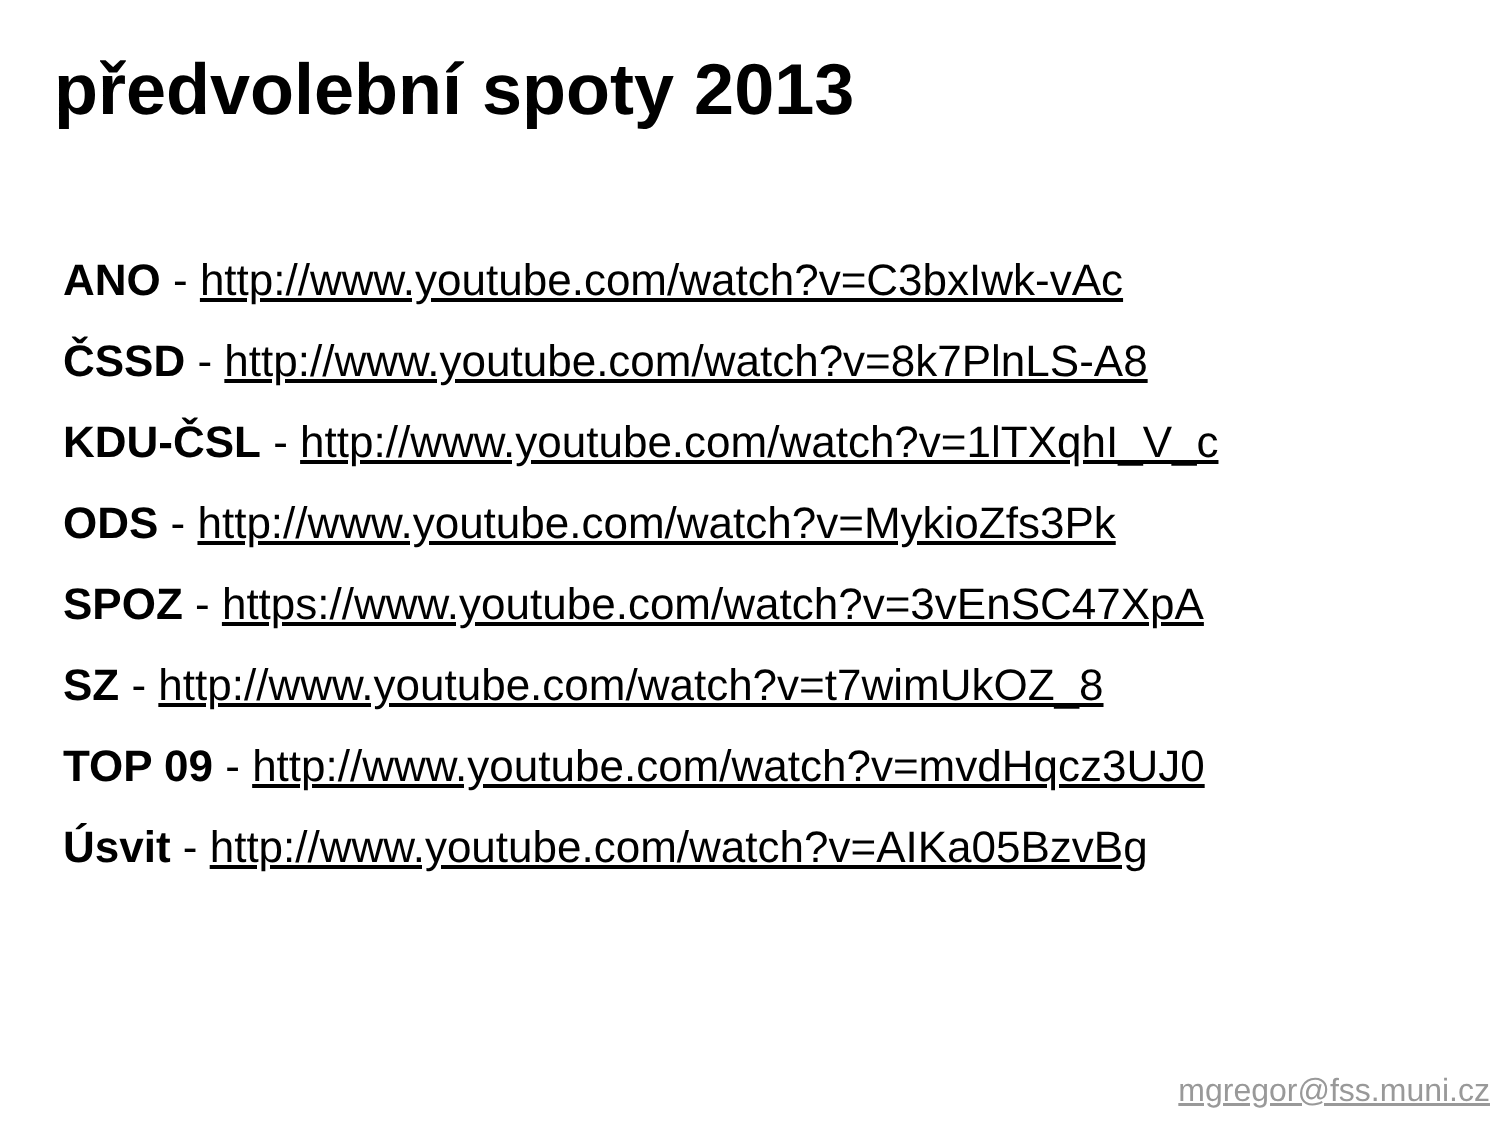předvolební spoty 2013
ANO - http://www.youtube.com/watch?v=C3bxIwk-vAc
ČSSD - http://www.youtube.com/watch?v=8k7PlnLS-A8
KDU-ČSL - http://www.youtube.com/watch?v=1lTXqhI_V_c
ODS - http://www.youtube.com/watch?v=MykioZfs3Pk
SPOZ - https://www.youtube.com/watch?v=3vEnSC47XpA
SZ - http://www.youtube.com/watch?v=t7wimUkOZ_8
TOP 09 - http://www.youtube.com/watch?v=mvdHqcz3UJ0
Úsvit - http://www.youtube.com/watch?v=AIKa05BzvBg
mgregor@fss.muni.cz